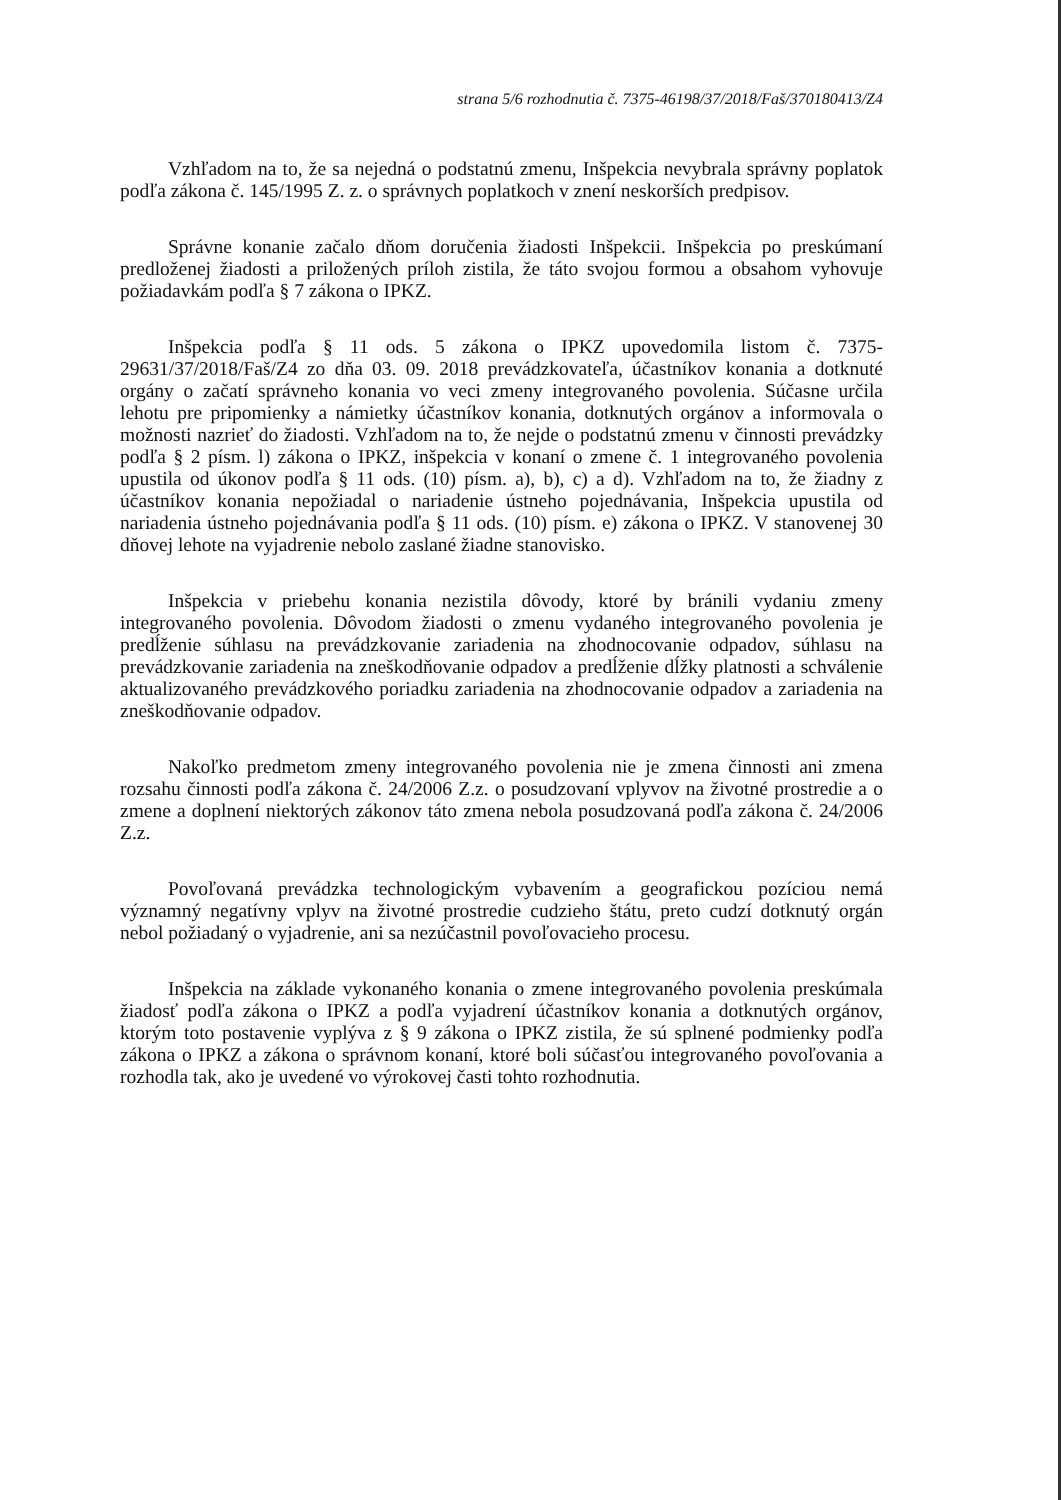strana 5/6 rozhodnutia č. 7375-46198/37/2018/Faš/370180413/Z4
Vzhľadom na to, že sa nejedná o podstatnú zmenu, Inšpekcia nevybrala správny poplatok podľa zákona č. 145/1995 Z. z. o správnych poplatkoch v znení neskorších predpisov.
Správne konanie začalo dňom doručenia žiadosti Inšpekcii. Inšpekcia po preskúmaní predloženej žiadosti a priložených príloh zistila, že táto svojou formou a obsahom vyhovuje požiadavkám podľa § 7 zákona o IPKZ.
Inšpekcia podľa § 11 ods. 5 zákona o IPKZ upovedomila listom č. 7375-29631/37/2018/Faš/Z4 zo dňa 03. 09. 2018 prevádzkovateľa, účastníkov konania a dotknuté orgány o začatí správneho konania vo veci zmeny integrovaného povolenia. Súčasne určila lehotu pre pripomienky a námietky účastníkov konania, dotknutých orgánov a informovala o možnosti nazrieť do žiadosti. Vzhľadom na to, že nejde o podstatnú zmenu v činnosti prevádzky podľa § 2 písm. l) zákona o IPKZ, inšpekcia v konaní o zmene č. 1 integrovaného povolenia upustila od úkonov podľa § 11 ods. (10) písm. a), b), c) a d). Vzhľadom na to, že žiadny z účastníkov konania nepožiadal o nariadenie ústneho pojednávania, Inšpekcia upustila od nariadenia ústneho pojednávania podľa § 11 ods. (10) písm. e) zákona o IPKZ. V stanovenej 30 dňovej lehote na vyjadrenie nebolo zaslané žiadne stanovisko.
Inšpekcia v priebehu konania nezistila dôvody, ktoré by bránili vydaniu zmeny integrovaného povolenia. Dôvodom žiadosti o zmenu vydaného integrovaného povolenia je predĺženie súhlasu na prevádzkovanie zariadenia na zhodnocovanie odpadov, súhlasu na prevádzkovanie zariadenia na zneškodňovanie odpadov a predĺženie dĺžky platnosti a schválenie aktualizovaného prevádzkového poriadku zariadenia na zhodnocovanie odpadov a zariadenia na zneškodňovanie odpadov.
Nakoľko predmetom zmeny integrovaného povolenia nie je zmena činnosti ani zmena rozsahu činnosti podľa zákona č. 24/2006 Z.z. o posudzovaní vplyvov na životné prostredie a o zmene a doplnení niektorých zákonov táto zmena nebola posudzovaná podľa zákona č. 24/2006 Z.z.
Povoľovaná prevádzka technologickým vybavením a geografickou pozíciou nemá významný negatívny vplyv na životné prostredie cudzieho štátu, preto cudzí dotknutý orgán nebol požiadaný o vyjadrenie, ani sa nezúčastnil povoľovacieho procesu.
Inšpekcia na základe vykonaného konania o zmene integrovaného povolenia preskúmala žiadosť podľa zákona o IPKZ a podľa vyjadrení účastníkov konania a dotknutých orgánov, ktorým toto postavenie vyplýva z § 9 zákona o IPKZ zistila, že sú splnené podmienky podľa zákona o IPKZ a zákona o správnom konaní, ktoré boli súčasťou integrovaného povoľovania a rozhodla tak, ako je uvedené vo výrokovej časti tohto rozhodnutia.